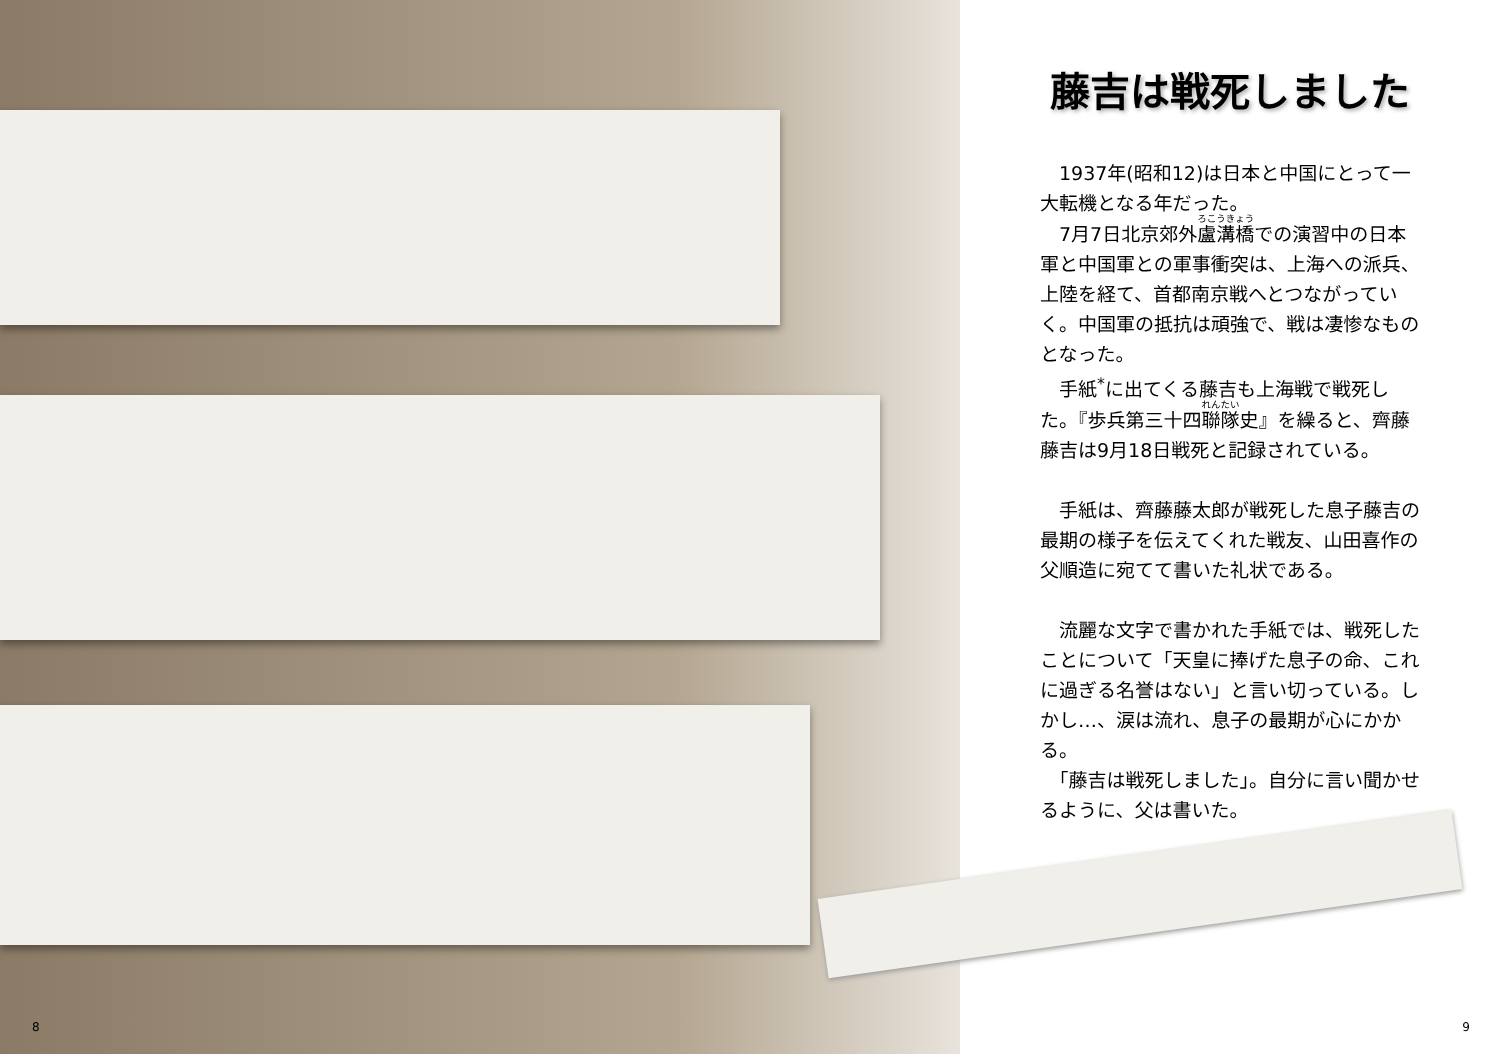8
藤吉は戦死しました
　1937年(昭和12)は日本と中国にとって一大転機となる年だった。
　7月7日北京郊外盧溝橋での演習中の日本軍と中国軍との軍事衝突は、上海への派兵、上陸を経て、首都南京戦へとつながっていく。中国軍の抵抗は頑強で、戦は凄惨なものとなった。
　手紙<sup>*</sup>に出てくる藤吉も上海戦で戦死した。『歩兵第三十四聯隊史』を繰ると、齊藤藤吉は9月18日戦死と記録されている。
　手紙は、齊藤藤太郎が戦死した息子藤吉の最期の様子を伝えてくれた戦友、山田喜作の父順造に宛てて書いた礼状である。
　流麗な文字で書かれた手紙では、戦死したことについて「天皇に捧げた息子の命、これに過ぎる名誉はない」と言い切っている。しかし…、涙は流れ、息子の最期が心にかかる。
　「藤吉は戦死しました」。自分に言い聞かせるように、父は書いた。
9